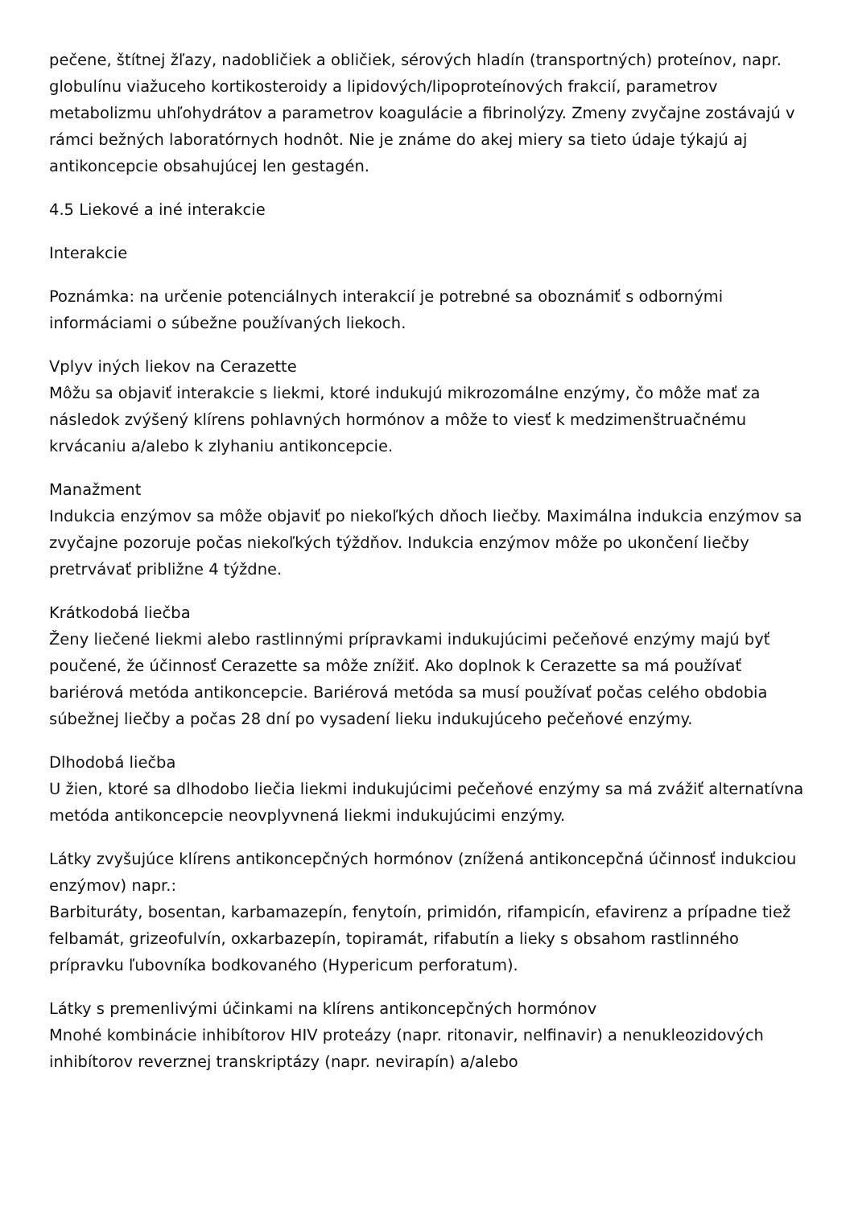pečene, štítnej žľazy, nadobličiek a obličiek, sérových hladín (transportných) proteínov, napr. globulínu viažuceho kortikosteroidy a lipidových/lipoproteínových frakcií, parametrov metabolizmu uhľohydrátov a parametrov koagulácie a fibrinolýzy. Zmeny zvyčajne zostávajú v rámci bežných laboratórnych hodnôt. Nie je známe do akej miery sa tieto údaje týkajú aj antikoncepcie obsahujúcej len gestagén.
4.5 Liekové a iné interakcie
Interakcie
Poznámka: na určenie potenciálnych interakcií je potrebné sa oboznámiť s odbornými informáciami o súbežne používaných liekoch.
Vplyv iných liekov na Cerazette
Môžu sa objaviť interakcie s liekmi, ktoré indukujú mikrozomálne enzýmy, čo môže mať za následok zvýšený klírens pohlavných hormónov a môže to viesť k medzimenštruačnému krvácaniu a/alebo k zlyhaniu antikoncepcie.
Manažment
Indukcia enzýmov sa môže objaviť po niekoľkých dňoch liečby. Maximálna indukcia enzýmov sa zvyčajne pozoruje počas niekoľkých týždňov. Indukcia enzýmov môže po ukončení liečby pretrvávať približne 4 týždne.
Krátkodobá liečba
Ženy liečené liekmi alebo rastlinnými prípravkami indukujúcimi pečeňové enzýmy majú byť poučené, že účinnosť Cerazette sa môže znížiť. Ako doplnok k Cerazette sa má používať bariérová metóda antikoncepcie. Bariérová metóda sa musí používať počas celého obdobia súbežnej liečby a počas 28 dní po vysadení lieku indukujúceho pečeňové enzýmy.
Dlhodobá liečba
U žien, ktoré sa dlhodobo liečia liekmi indukujúcimi pečeňové enzýmy sa má zvážiť alternatívna metóda antikoncepcie neovplyvnená liekmi indukujúcimi enzýmy.
Látky zvyšujúce klírens antikoncepčných hormónov (znížená antikoncepčná účinnosť indukciou enzýmov) napr.:
Barbituráty, bosentan, karbamazepín, fenytoín, primidón, rifampicín, efavirenz a prípadne tiež felbamát, grizeofulvín, oxkarbazepín, topiramát, rifabutín a lieky s obsahom rastlinného prípravku ľubovníka bodkovaného (Hypericum perforatum).
Látky s premenlivými účinkami na klírens antikoncepčných hormónov
Mnohé kombinácie inhibítorov HIV proteázy (napr. ritonavir, nelfinavir) a nenukleozidových inhibítorov reverznej transkriptázy (napr. nevirapín) a/alebo